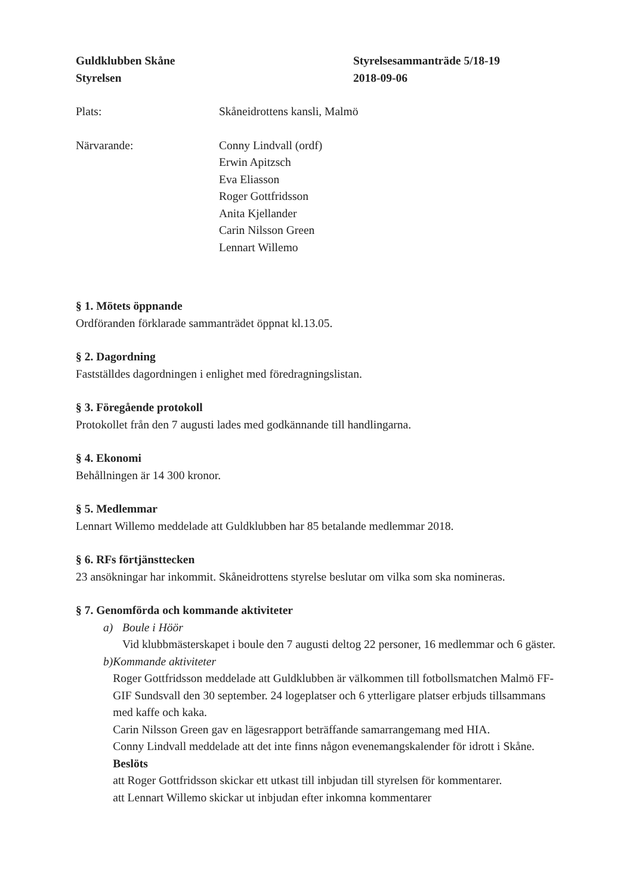Guldklubben Skåne
Styrelsen
Styrelsesammanträde 5/18-19
2018-09-06
Plats: Skåneidrottens kansli, Malmö
Närvarande: Conny Lindvall (ordf)
Erwin Apitzsch
Eva Eliasson
Roger Gottfridsson
Anita Kjellander
Carin Nilsson Green
Lennart Willemo
§ 1. Mötets öppnande
Ordföranden förklarade sammanträdet öppnat kl.13.05.
§ 2. Dagordning
Fastställdes dagordningen i enlighet med föredragningslistan.
§ 3. Föregående protokoll
Protokollet från den 7 augusti lades med godkännande till handlingarna.
§ 4. Ekonomi
Behållningen är 14 300 kronor.
§ 5. Medlemmar
Lennart Willemo meddelade att Guldklubben har 85 betalande medlemmar 2018.
§ 6. RFs förtjänsttecken
23 ansökningar har inkommit. Skåneidrottens styrelse beslutar om vilka som ska nomineras.
§ 7. Genomförda och kommande aktiviteter
a) Boule i Höör
Vid klubbmästerskapet i boule den 7 augusti deltog 22 personer, 16 medlemmar och 6 gäster.
b) Kommande aktiviteter
Roger Gottfridsson meddelade att Guldklubben är välkommen till fotbollsmatchen Malmö FF-GIF Sundsvall den 30 september. 24 logeplatser och 6 ytterligare platser erbjuds tillsammans med kaffe och kaka.
Carin Nilsson Green gav en lägesrapport beträffande samarrangemang med HIA.
Conny Lindvall meddelade att det inte finns någon evenemangskalender för idrott i Skåne.
Beslöts
att Roger Gottfridsson skickar ett utkast till inbjudan till styrelsen för kommentarer.
att Lennart Willemo skickar ut inbjudan efter inkomna kommentarer